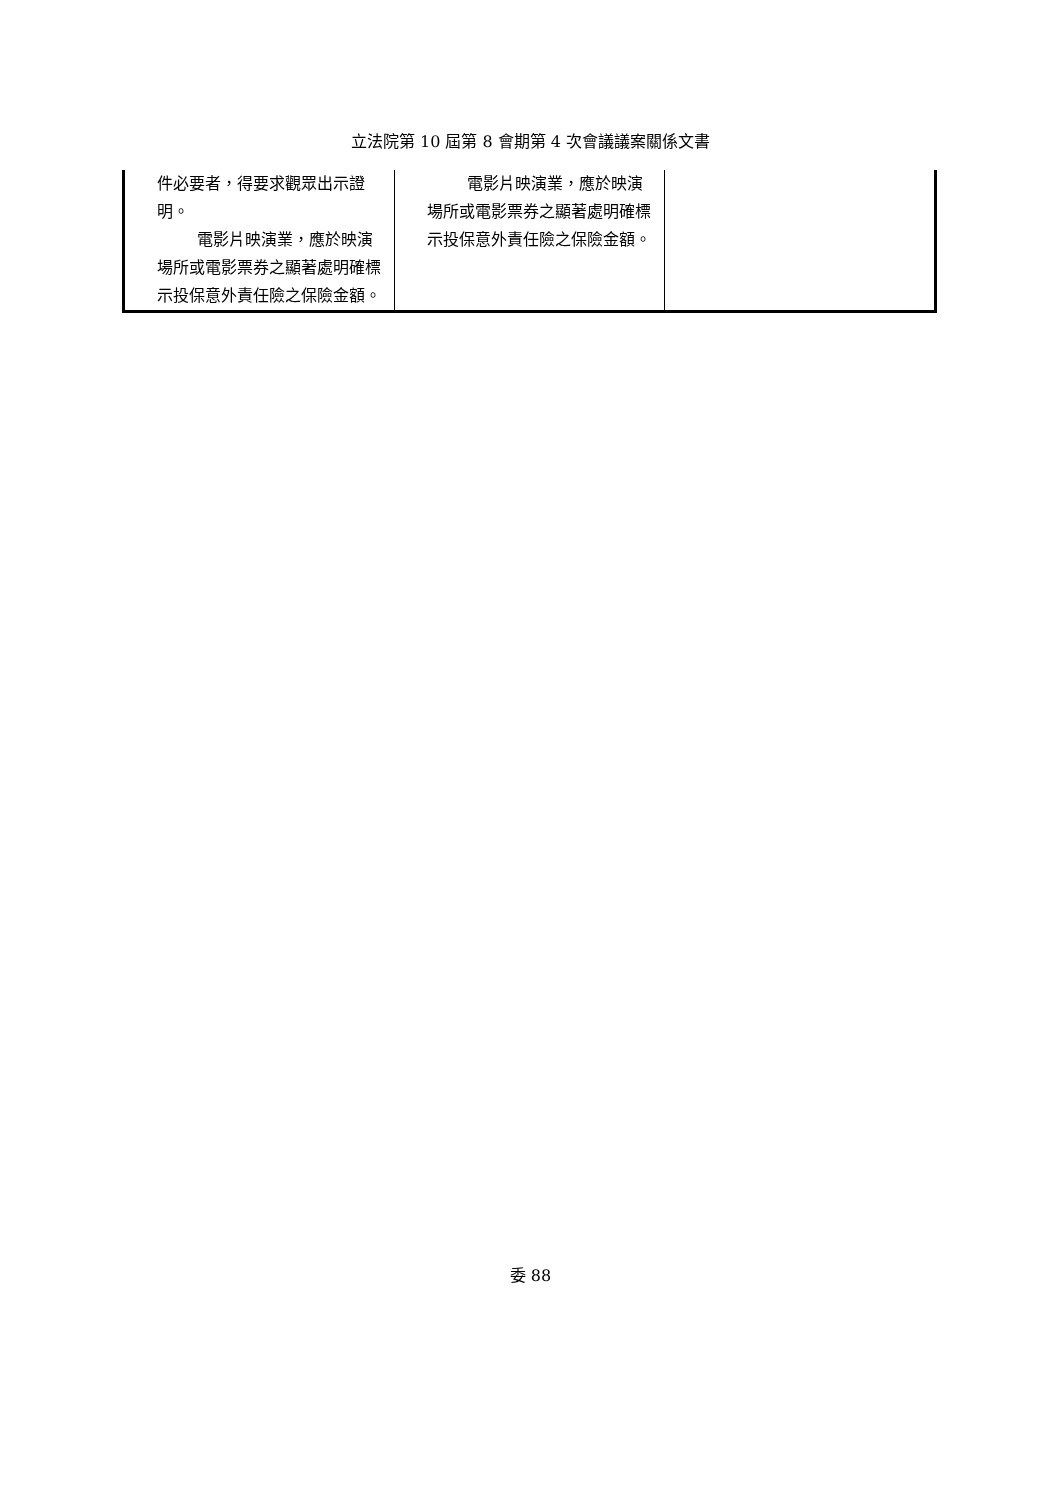立法院第 10 屆第 8 會期第 4 次會議議案關係文書
| 件必要者，得要求觀眾出示證明。 電影片映演業，應於映演場所或電影票券之顯著處明確標示投保意外責任險之保險金額。 | 電影片映演業，應於映演場所或電影票券之顯著處明確標示投保意外責任險之保險金額。 | |
委 88